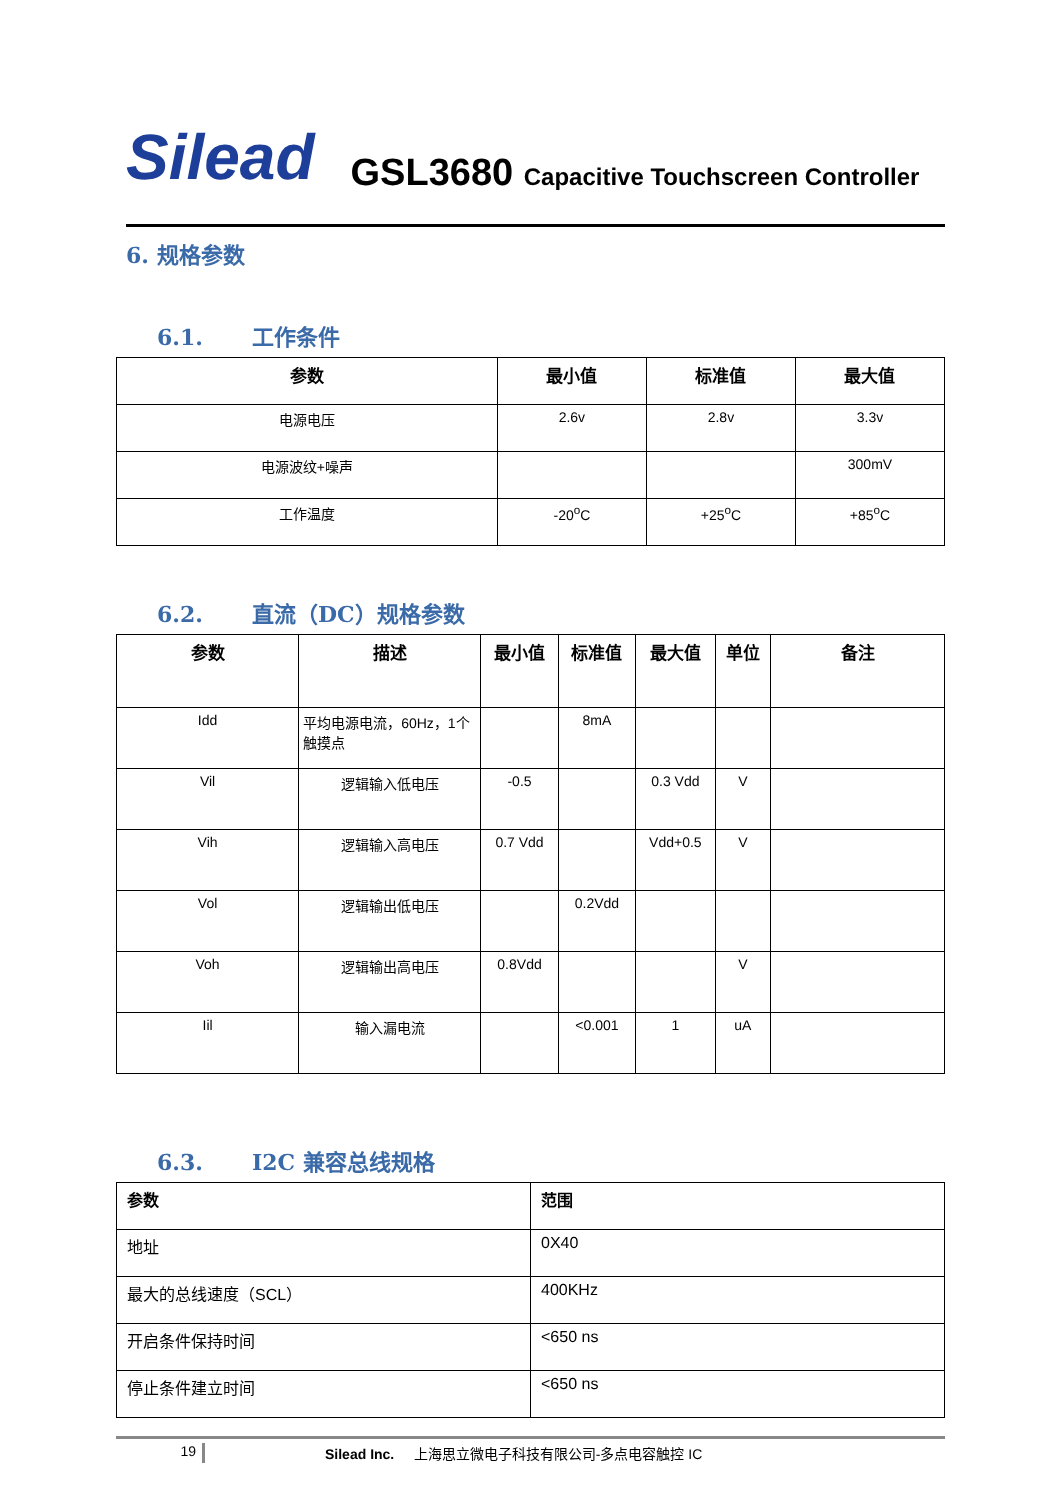Silead
GSL3680 Capacitive Touchscreen Controller
6. 规格参数
6.1. 工作条件
| 参数 | 最小值 | 标准值 | 最大值 |
| --- | --- | --- | --- |
| 电源电压 | 2.6v | 2.8v | 3.3v |
| 电源波纹+噪声 | | | 300mV |
| 工作温度 | -20<sup>o</sup>C | +25<sup>o</sup>C | +85<sup>o</sup>C |
6.2. 直流（DC）规格参数
| 参数 | 描述 | 最小值 | 标准值 | 最大值 | 单位 | 备注 |
| --- | --- | --- | --- | --- | --- | --- |
| Idd | 平均电源电流，60Hz，1个触摸点 | | 8mA | | | |
| Vil | 逻辑输入低电压 | -0.5 | | 0.3 Vdd | V | |
| Vih | 逻辑输入高电压 | 0.7 Vdd | | Vdd+0.5 | V | |
| Vol | 逻辑输出低电压 | | 0.2Vdd | | | |
| Voh | 逻辑输出高电压 | 0.8Vdd | | | V | |
| Iil | 输入漏电流 | | <0.001 | 1 | uA | |
6.3. I2C 兼容总线规格
| 参数 | 范围 |
| --- | --- |
| 地址 | 0X40 |
| 最大的总线速度（SCL） | 400KHz |
| 开启条件保持时间 | <650 ns |
| 停止条件建立时间 | <650 ns |
19 Silead Inc. 上海思立微电子科技有限公司-多点电容触控 IC